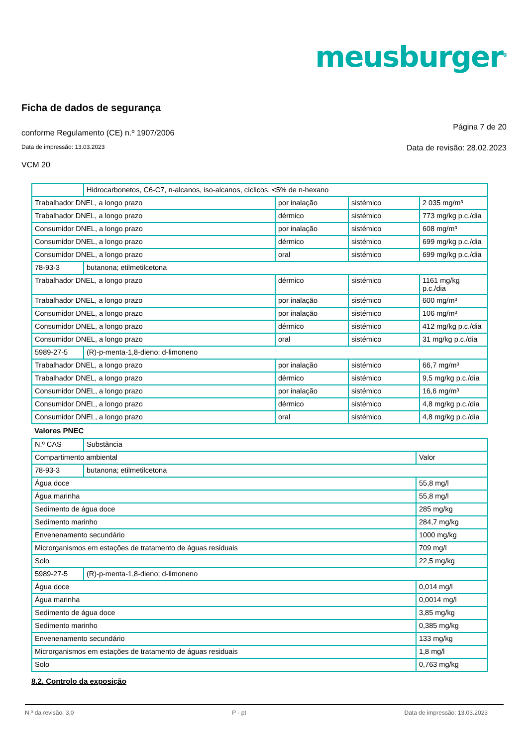meusburger<sup>®</sup>
Ficha de dados de segurança
conforme Regulamento (CE) n.º 1907/2006 Página 7 de 20
Data de impressão: 13.03.2023 Data de revisão: 28.02.2023
VCM 20
| | Hidrocarbonetos, C6-C7, n-alcanos, iso-alcanos, cíclicos, <5% de n-hexano | | | |
| Trabalhador DNEL, a longo prazo | | por inalação | sistémico | 2 035 mg/m³ |
| Trabalhador DNEL, a longo prazo | | dérmico | sistémico | 773 mg/kg p.c./dia |
| Consumidor DNEL, a longo prazo | | por inalação | sistémico | 608 mg/m³ |
| Consumidor DNEL, a longo prazo | | dérmico | sistémico | 699 mg/kg p.c./dia |
| Consumidor DNEL, a longo prazo | | oral | sistémico | 699 mg/kg p.c./dia |
| 78-93-3 | butanona; etilmetilcetona | | | |
| Trabalhador DNEL, a longo prazo | | dérmico | sistémico | 1161 mg/kg p.c./dia |
| Trabalhador DNEL, a longo prazo | | por inalação | sistémico | 600 mg/m³ |
| Consumidor DNEL, a longo prazo | | por inalação | sistémico | 106 mg/m³ |
| Consumidor DNEL, a longo prazo | | dérmico | sistémico | 412 mg/kg p.c./dia |
| Consumidor DNEL, a longo prazo | | oral | sistémico | 31 mg/kg p.c./dia |
| 5989-27-5 | (R)-p-menta-1,8-dieno; d-limoneno | | | |
| Trabalhador DNEL, a longo prazo | | por inalação | sistémico | 66,7 mg/m³ |
| Trabalhador DNEL, a longo prazo | | dérmico | sistémico | 9,5 mg/kg p.c./dia |
| Consumidor DNEL, a longo prazo | | por inalação | sistémico | 16,6 mg/m³ |
| Consumidor DNEL, a longo prazo | | dérmico | sistémico | 4,8 mg/kg p.c./dia |
| Consumidor DNEL, a longo prazo | | oral | sistémico | 4,8 mg/kg p.c./dia |
Valores PNEC
| N.º CAS | Substância | |
| Compartimento ambiental | | Valor |
| 78-93-3 | butanona; etilmetilcetona | |
| Água doce | | 55,8 mg/l |
| Água marinha | | 55,8 mg/l |
| Sedimento de água doce | | 285 mg/kg |
| Sedimento marinho | | 284,7 mg/kg |
| Envenenamento secundário | | 1000 mg/kg |
| Microrganismos em estações de tratamento de águas residuais | | 709 mg/l |
| Solo | | 22,5 mg/kg |
| 5989-27-5 | (R)-p-menta-1,8-dieno; d-limoneno | |
| Água doce | | 0,014 mg/l |
| Água marinha | | 0,0014 mg/l |
| Sedimento de água doce | | 3,85 mg/kg |
| Sedimento marinho | | 0,385 mg/kg |
| Envenenamento secundário | | 133 mg/kg |
| Microrganismos em estações de tratamento de águas residuais | | 1,8 mg/l |
| Solo | | 0,763 mg/kg |
8.2. Controlo da exposição
N.º da revisão: 3,0 P - pt Data de impressão: 13.03.2023